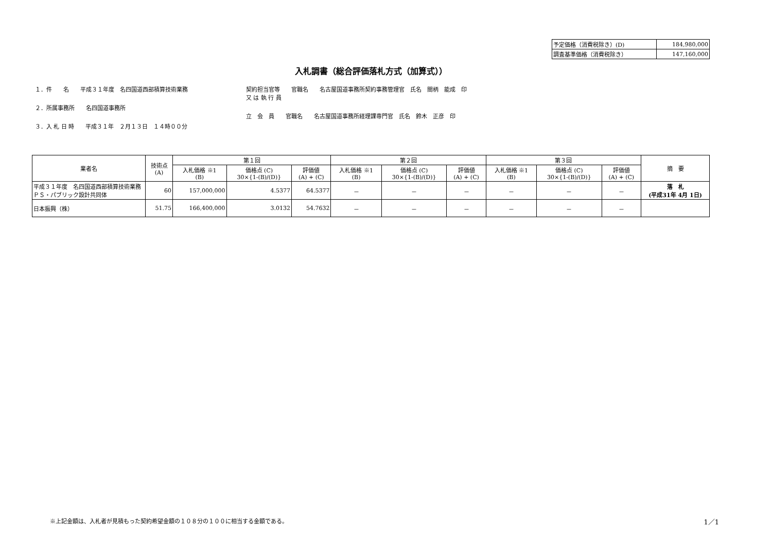| 予定価格（消費税除き）(D) | 184,980,000 |
| 調査基準価格（消費税除き） | 147,160,000 |
入札調書（総合評価落札方式（加算式））
１．件　　名　　平成３１年度　名四国道西部積算技術業務
２．所属事務所　　名四国道事務所
３．入 札 日 時　　平成３１年　２月１３日　１４時００分
契約担当官等　　官職名　　名古屋国道事務所契約事務管理官　氏名　間柄　能成　印
又 は 執 行 員
立　会　員　　官職名　　名古屋国道事務所経理課専門官　氏名　鈴木　正彦　印
| 業者名 | 技術点 (A) | 第１回 | | | 第２回 | | | 第３回 | | | 摘 要 |
| --- | --- | --- | --- | --- | --- | --- | --- | --- | --- | --- | --- |
| | | 入札価格 ※1 (B) | 価格点 (C) 30×{1-(B)/(D)} | 評価値 (A) + (C) | 入札価格 ※1 (B) | 価格点 (C) 30×{1-(B)/(D)} | 評価値 (A) + (C) | 入札価格 ※1 (B) | 価格点 (C) 30×{1-(B)/(D)} | 評価値 (A) + (C) | |
| 平成３１年度 名四国道西部積算技術業務 ＰＳ・パブリック設計共同体 | 60 | 157,000,000 | 4.5377 | 64.5377 | － | － | － | － | － | － | 落 札 (平成31年 4月 1日) |
| 日本振興（株） | 51.75 | 166,400,000 | 3.0132 | 54.7632 | － | － | － | － | － | － | |
※上記金額は、入札者が見積もった契約希望金額の１０８分の１００に相当する金額である。 1／1